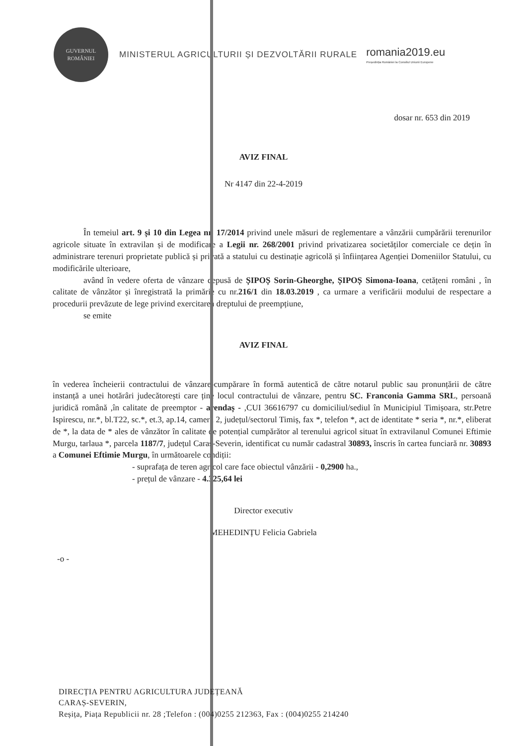GUVERNUL ROMÂNIEI
MINISTERUL AGRICULTURII ȘI DEZVOLTĂRII RURALE
romania2019.eu
Președinția României la Consiliul Uniunii Europene
dosar nr. 653 din 2019
AVIZ FINAL
Nr 4147 din 22-4-2019
În temeiul art. 9 și 10 din Legea nr. 17/2014 privind unele măsuri de reglementare a vânzării cumpărării terenurilor agricole situate în extravilan și de modificare a Legii nr. 268/2001 privind privatizarea societăților comerciale ce dețin în administrare terenuri proprietate publică și privată a statului cu destinație agricolă și înființarea Agenției Domeniilor Statului, cu modificările ulterioare,
având în vedere oferta de vânzare depusă de ȘIPOȘ Sorin-Gheorghe, ȘIPOȘ Simona-Ioana, cetățeni români , în calitate de vânzător și înregistrată la primărie cu nr.216/1 din 18.03.2019 , ca urmare a verificării modului de respectare a procedurii prevăzute de lege privind exercitarea dreptului de preempțiune,
se emite
AVIZ FINAL
în vederea încheierii contractului de vânzare-cumpărare în formă autentică de către notarul public sau pronunțării de către instanță a unei hotărâri judecătorești care ține locul contractului de vânzare, pentru SC. Franconia Gamma SRL, persoană juridică română ,în calitate de preemptor - arendaș - ,CUI 36616797 cu domiciliul/sediul în Municipiul Timișoara, str.Petre Ispirescu, nr.*, bl.T22, sc.*, et.3, ap.14, camera 2, județul/sectorul Timiș, fax *, telefon *, act de identitate * seria *, nr.*, eliberat de *, la data de * ales de vânzător în calitate de potențial cumpărător al terenului agricol situat în extravilanul Comunei Eftimie Murgu, tarlaua *, parcela 1187/7, județul Caraș-Severin, identificat cu număr cadastral 30893, înscris în cartea funciară nr. 30893 a Comunei Eftimie Murgu, în următoarele condiții:
- suprafața de teren agricol care face obiectul vânzării - 0,2900 ha.,
- prețul de vânzare - 4.325,64 lei
Director executiv
MEHEDINȚU Felicia Gabriela
-o -
DIRECȚIA PENTRU AGRICULTURA JUDEȚEANĂ
CARAȘ-SEVERIN,
Reșița, Piața Republicii nr. 28 ;Telefon : (004)0255 212363, Fax : (004)0255 214240